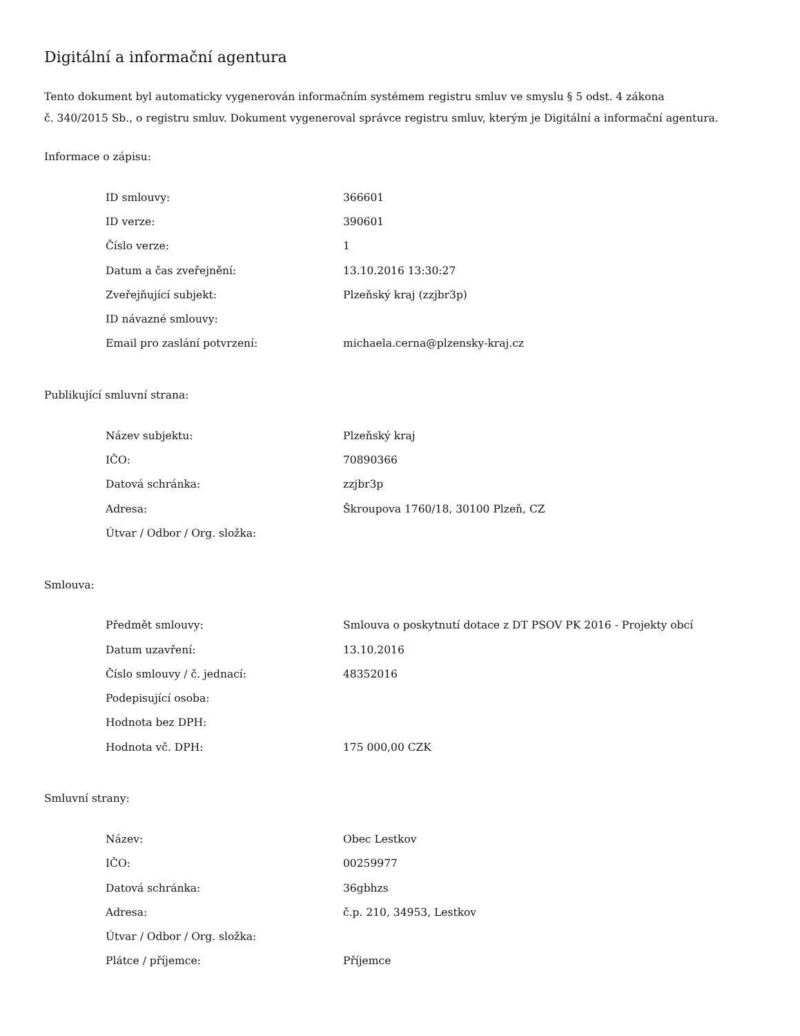Digitální a informační agentura
Tento dokument byl automaticky vygenerován informačním systémem registru smluv ve smyslu § 5 odst. 4 zákona
č. 340/2015 Sb., o registru smluv. Dokument vygeneroval správce registru smluv, kterým je Digitální a informační agentura.
Informace o zápisu:
| ID smlouvy: | 366601 |
| ID verze: | 390601 |
| Číslo verze: | 1 |
| Datum a čas zveřejnění: | 13.10.2016 13:30:27 |
| Zveřejňující subjekt: | Plzeňský kraj (zzjbr3p) |
| ID návazné smlouvy: | |
| Email pro zaslání potvrzení: | michaela.cerna@plzensky-kraj.cz |
Publikující smluvní strana:
| Název subjektu: | Plzeňský kraj |
| IČO: | 70890366 |
| Datová schránka: | zzjbr3p |
| Adresa: | Škroupova 1760/18, 30100 Plzeň, CZ |
| Útvar / Odbor / Org. složka: | |
Smlouva:
| Předmět smlouvy: | Smlouva o poskytnutí dotace z DT PSOV PK 2016 - Projekty obcí |
| Datum uzavření: | 13.10.2016 |
| Číslo smlouvy / č. jednací: | 48352016 |
| Podepisující osoba: | |
| Hodnota bez DPH: | |
| Hodnota vč. DPH: | 175 000,00 CZK |
Smluvní strany:
| Název: | Obec Lestkov |
| IČO: | 00259977 |
| Datová schránka: | 36gbhzs |
| Adresa: | č.p. 210, 34953, Lestkov |
| Útvar / Odbor / Org. složka: | |
| Plátce / příjemce: | Příjemce |